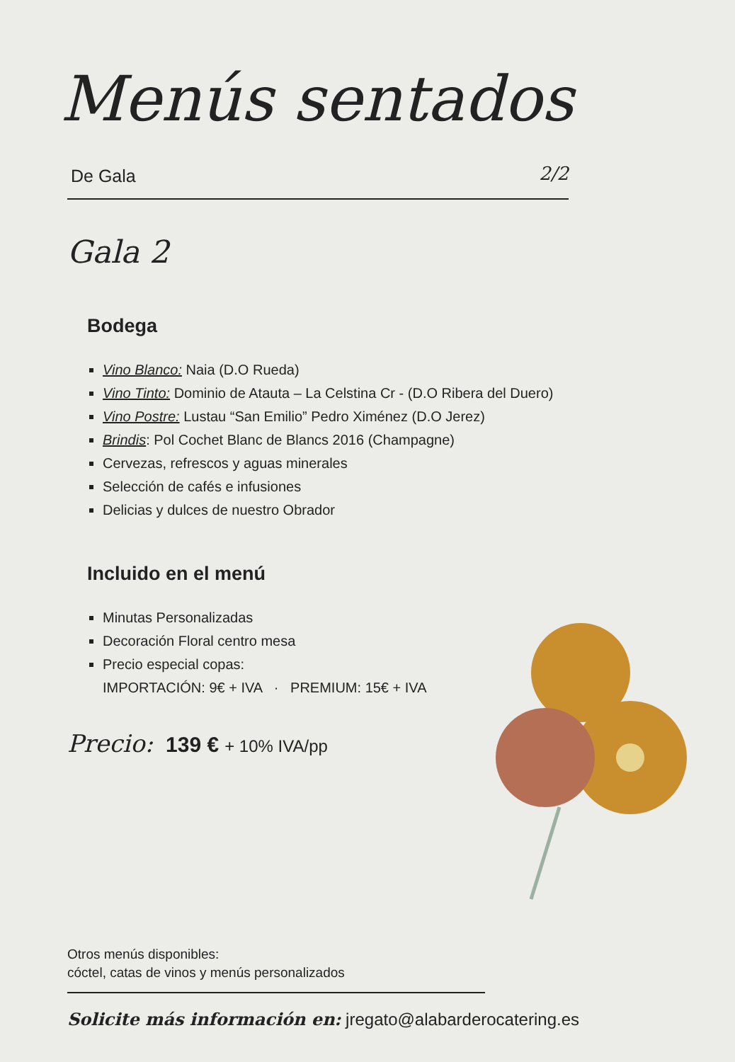Menús sentados
De Gala 2/2
Gala 2
Bodega
Vino Blanco: Naia (D.O Rueda)
Vino Tinto: Dominio de Atauta – La Celstina Cr - (D.O Ribera del Duero)
Vino Postre: Lustau “San Emilio” Pedro Ximénez (D.O Jerez)
Brindis: Pol Cochet Blanc de Blancs 2016 (Champagne)
Cervezas, refrescos y aguas minerales
Selección de cafés e infusiones
Delicias y dulces de nuestro Obrador
Incluido en el menú
Minutas Personalizadas
Decoración Floral centro mesa
Precio especial copas:
IMPORTACIÓN: 9€ + IVA · PREMIUM: 15€ + IVA
Precio: 139 € + 10% IVA/pp
Otros menús disponibles:
cóctel, catas de vinos y menús personalizados
Solicite más información en: jregato@alabarderocatering.es